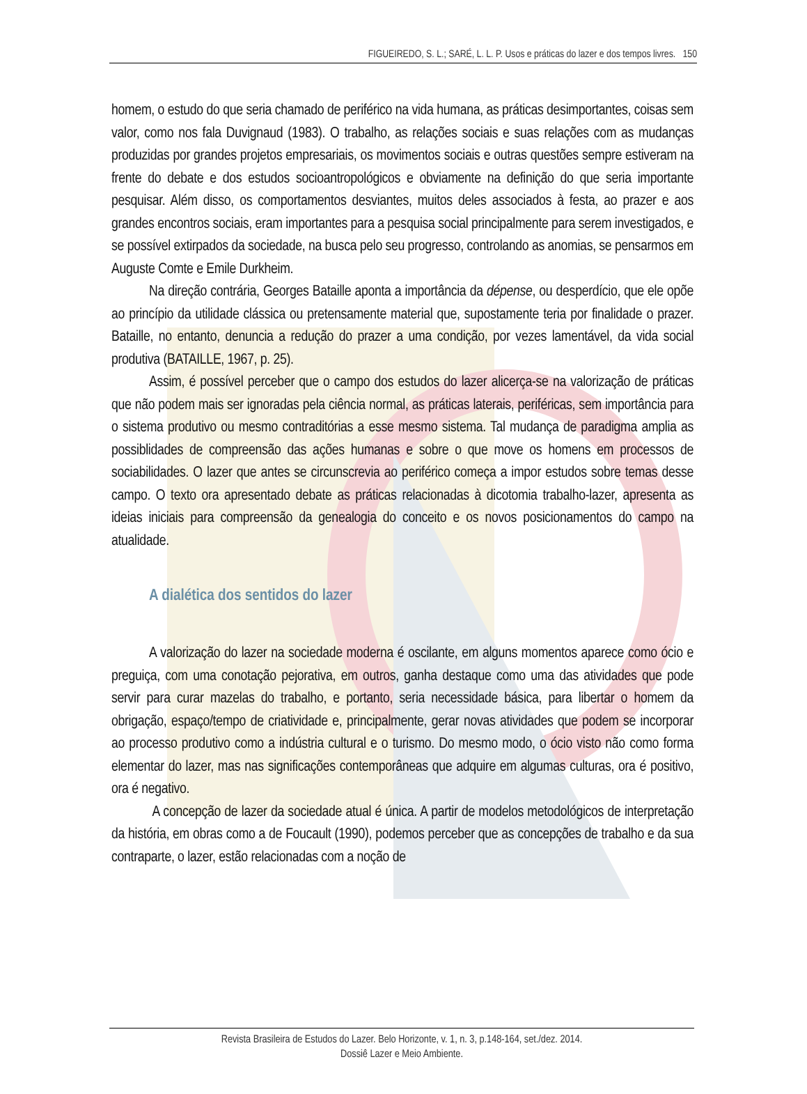FIGUEIREDO, S. L.; SARÉ, L. L. P. Usos e práticas do lazer e dos tempos livres. 150
homem, o estudo do que seria chamado de periférico na vida humana, as práticas desimportantes, coisas sem valor, como nos fala Duvignaud (1983). O trabalho, as relações sociais e suas relações com as mudanças produzidas por grandes projetos empresariais, os movimentos sociais e outras questões sempre estiveram na frente do debate e dos estudos socioantropológicos e obviamente na definição do que seria importante pesquisar. Além disso, os comportamentos desviantes, muitos deles associados à festa, ao prazer e aos grandes encontros sociais, eram importantes para a pesquisa social principalmente para serem investigados, e se possível extirpados da sociedade, na busca pelo seu progresso, controlando as anomias, se pensarmos em Auguste Comte e Emile Durkheim.
Na direção contrária, Georges Bataille aponta a importância da dépense, ou desperdício, que ele opõe ao princípio da utilidade clássica ou pretensamente material que, supostamente teria por finalidade o prazer. Bataille, no entanto, denuncia a redução do prazer a uma condição, por vezes lamentável, da vida social produtiva (BATAILLE, 1967, p. 25).
Assim, é possível perceber que o campo dos estudos do lazer alicerça-se na valorização de práticas que não podem mais ser ignoradas pela ciência normal, as práticas laterais, periféricas, sem importância para o sistema produtivo ou mesmo contraditórias a esse mesmo sistema. Tal mudança de paradigma amplia as possiblidades de compreensão das ações humanas e sobre o que move os homens em processos de sociabilidades. O lazer que antes se circunscrevia ao periférico começa a impor estudos sobre temas desse campo. O texto ora apresentado debate as práticas relacionadas à dicotomia trabalho-lazer, apresenta as ideias iniciais para compreensão da genealogia do conceito e os novos posicionamentos do campo na atualidade.
A dialética dos sentidos do lazer
A valorização do lazer na sociedade moderna é oscilante, em alguns momentos aparece como ócio e preguiça, com uma conotação pejorativa, em outros, ganha destaque como uma das atividades que pode servir para curar mazelas do trabalho, e portanto, seria necessidade básica, para libertar o homem da obrigação, espaço/tempo de criatividade e, principalmente, gerar novas atividades que podem se incorporar ao processo produtivo como a indústria cultural e o turismo. Do mesmo modo, o ócio visto não como forma elementar do lazer, mas nas significações contemporâneas que adquire em algumas culturas, ora é positivo, ora é negativo.
A concepção de lazer da sociedade atual é única. A partir de modelos metodológicos de interpretação da história, em obras como a de Foucault (1990), podemos perceber que as concepções de trabalho e da sua contraparte, o lazer, estão relacionadas com a noção de
Revista Brasileira de Estudos do Lazer. Belo Horizonte, v. 1, n. 3, p.148-164, set./dez. 2014.
Dossiê Lazer e Meio Ambiente.